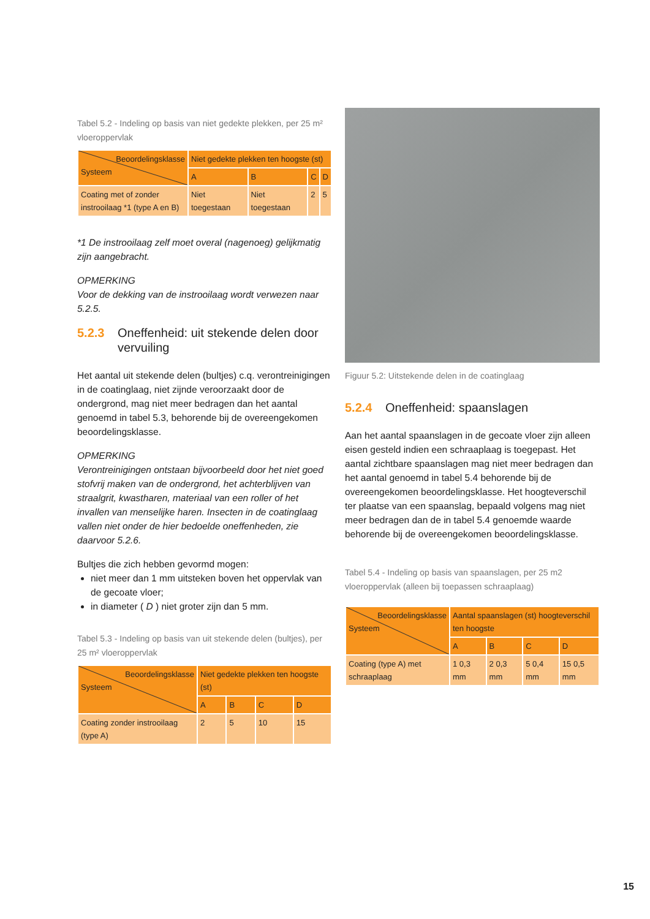Tabel 5.2 - Indeling op basis van niet gedekte plekken, per 25 m² vloeroppervlak
| Beoordelingsklasse Systeem | Niet gedekte plekken ten hoogste (st) | | | |
| --- | --- | --- | --- | --- |
| | A | B | C | D |
| Coating met of zonder instrooilaag *1 (type A en B) | Niet toegestaan | Niet toegestaan | 2 | 5 |
*1 De instrooilaag zelf moet overal (nagenoeg) gelijkmatig zijn aangebracht.
OPMERKING
Voor de dekking van de instrooilaag wordt verwezen naar 5.2.5.
5.2.3 Oneffenheid: uit stekende delen door vervuiling
Het aantal uit stekende delen (bultjes) c.q. verontreinigingen in de coatinglaag, niet zijnde veroorzaakt door de ondergrond, mag niet meer bedragen dan het aantal genoemd in tabel 5.3, behorende bij de overeengekomen beoordelingsklasse.
OPMERKING
Verontreinigingen ontstaan bijvoorbeeld door het niet goed stofvrij maken van de ondergrond, het achterblijven van straalgrit, kwastharen, materiaal van een roller of het invallen van menselijke haren. Insecten in de coatinglaag vallen niet onder de hier bedoelde oneffenheden, zie daarvoor 5.2.6.
Bultjes die zich hebben gevormd mogen:
niet meer dan 1 mm uitsteken boven het oppervlak van de gecoate vloer;
in diameter ( D ) niet groter zijn dan 5 mm.
Tabel 5.3 - Indeling op basis van uit stekende delen (bultjes), per 25 m² vloeroppervlak
| Beoordelingsklasse Systeem | Niet gedekte plekken ten hoogste (st) | | | |
| --- | --- | --- | --- | --- |
| | A | B | C | D |
| Coating zonder instrooilaag (type A) | 2 | 5 | 10 | 15 |
Figuur 5.2: Uitstekende delen in de coatinglaag
5.2.4 Oneffenheid: spaanslagen
Aan het aantal spaanslagen in de gecoate vloer zijn alleen eisen gesteld indien een schraaplaag is toegepast. Het aantal zichtbare spaanslagen mag niet meer bedragen dan het aantal genoemd in tabel 5.4 behorende bij de overeengekomen beoordelingsklasse. Het hoogteverschil ter plaatse van een spaanslag, bepaald volgens mag niet meer bedragen dan de in tabel 5.4 genoemde waarde behorende bij de overeengekomen beoordelingsklasse.
Tabel 5.4 - Indeling op basis van spaanslagen, per 25 m2 vloeroppervlak (alleen bij toepassen schraaplaag)
| Beoordelingsklasse Systeem | Aantal spaanslagen (st) hoogteverschil ten hoogste | | | |
| --- | --- | --- | --- | --- |
| | A | B | C | D |
| Coating (type A) met schraaplaag | 1 0,3 mm | 2 0,3 mm | 5 0,4 mm | 15 0,5 mm |
15